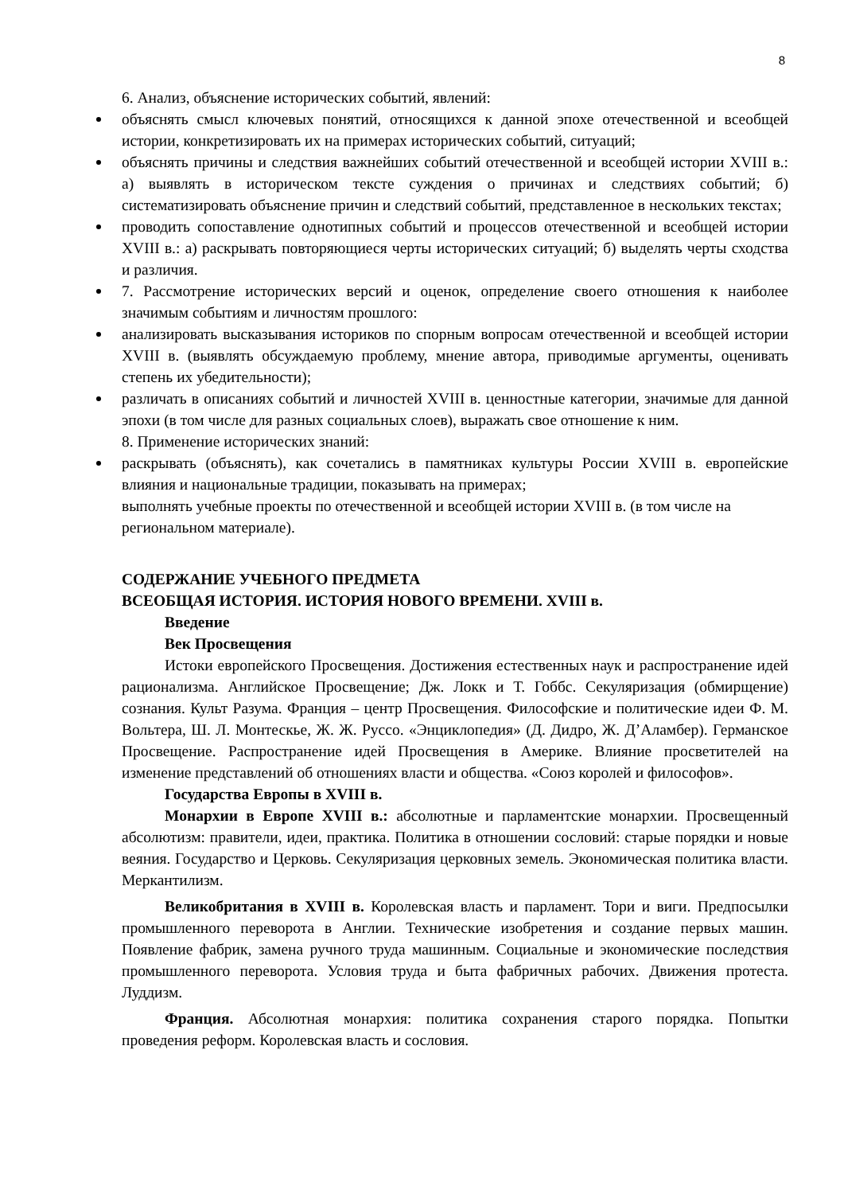8
6. Анализ, объяснение исторических событий, явлений:
объяснять смысл ключевых понятий, относящихся к данной эпохе отечественной и всеобщей истории, конкретизировать их на примерах исторических событий, ситуаций;
объяснять причины и следствия важнейших событий отечественной и всеобщей истории XVIII в.: а) выявлять в историческом тексте суждения о причинах и следствиях событий; б) систематизировать объяснение причин и следствий событий, представленное в нескольких текстах;
проводить сопоставление однотипных событий и процессов отечественной и всеобщей истории XVIII в.: а) раскрывать повторяющиеся черты исторических ситуаций; б) выделять черты сходства и различия.
7. Рассмотрение исторических версий и оценок, определение своего отношения к наиболее значимым событиям и личностям прошлого:
анализировать высказывания историков по спорным вопросам отечественной и всеобщей истории XVIII в. (выявлять обсуждаемую проблему, мнение автора, приводимые аргументы, оценивать степень их убедительности);
различать в описаниях событий и личностей XVIII в. ценностные категории, значимые для данной эпохи (в том числе для разных социальных слоев), выражать свое отношение к ним.
8. Применение исторических знаний:
раскрывать (объяснять), как сочетались в памятниках культуры России XVIII в. европейские влияния и национальные традиции, показывать на примерах;
выполнять учебные проекты по отечественной и всеобщей истории XVIII в. (в том числе на региональном материале).
СОДЕРЖАНИЕ УЧЕБНОГО ПРЕДМЕТА
ВСЕОБЩАЯ ИСТОРИЯ. ИСТОРИЯ НОВОГО ВРЕМЕНИ. XVIII в.
Введение
Век Просвещения
Истоки европейского Просвещения. Достижения естественных наук и распространение идей рационализма. Английское Просвещение; Дж. Локк и Т. Гоббс. Секуляризация (обмирщение) сознания. Культ Разума. Франция – центр Просвещения. Философские и политические идеи Ф. М. Вольтера, Ш. Л. Монтескье, Ж. Ж. Руссо. «Энциклопедия» (Д. Дидро, Ж. Д’Аламбер). Германское Просвещение. Распространение идей Просвещения в Америке. Влияние просветителей на изменение представлений об отношениях власти и общества. «Союз королей и философов».
Государства Европы в XVIII в.
Монархии в Европе XVIII в.: абсолютные и парламентские монархии. Просвещенный абсолютизм: правители, идеи, практика. Политика в отношении сословий: старые порядки и новые веяния. Государство и Церковь. Секуляризация церковных земель. Экономическая политика власти. Меркантилизм.
Великобритания в XVIII в. Королевская власть и парламент. Тори и виги. Предпосылки промышленного переворота в Англии. Технические изобретения и создание первых машин. Появление фабрик, замена ручного труда машинным. Социальные и экономические последствия промышленного переворота. Условия труда и быта фабричных рабочих. Движения протеста. Луддизм.
Франция. Абсолютная монархия: политика сохранения старого порядка. Попытки проведения реформ. Королевская власть и сословия.